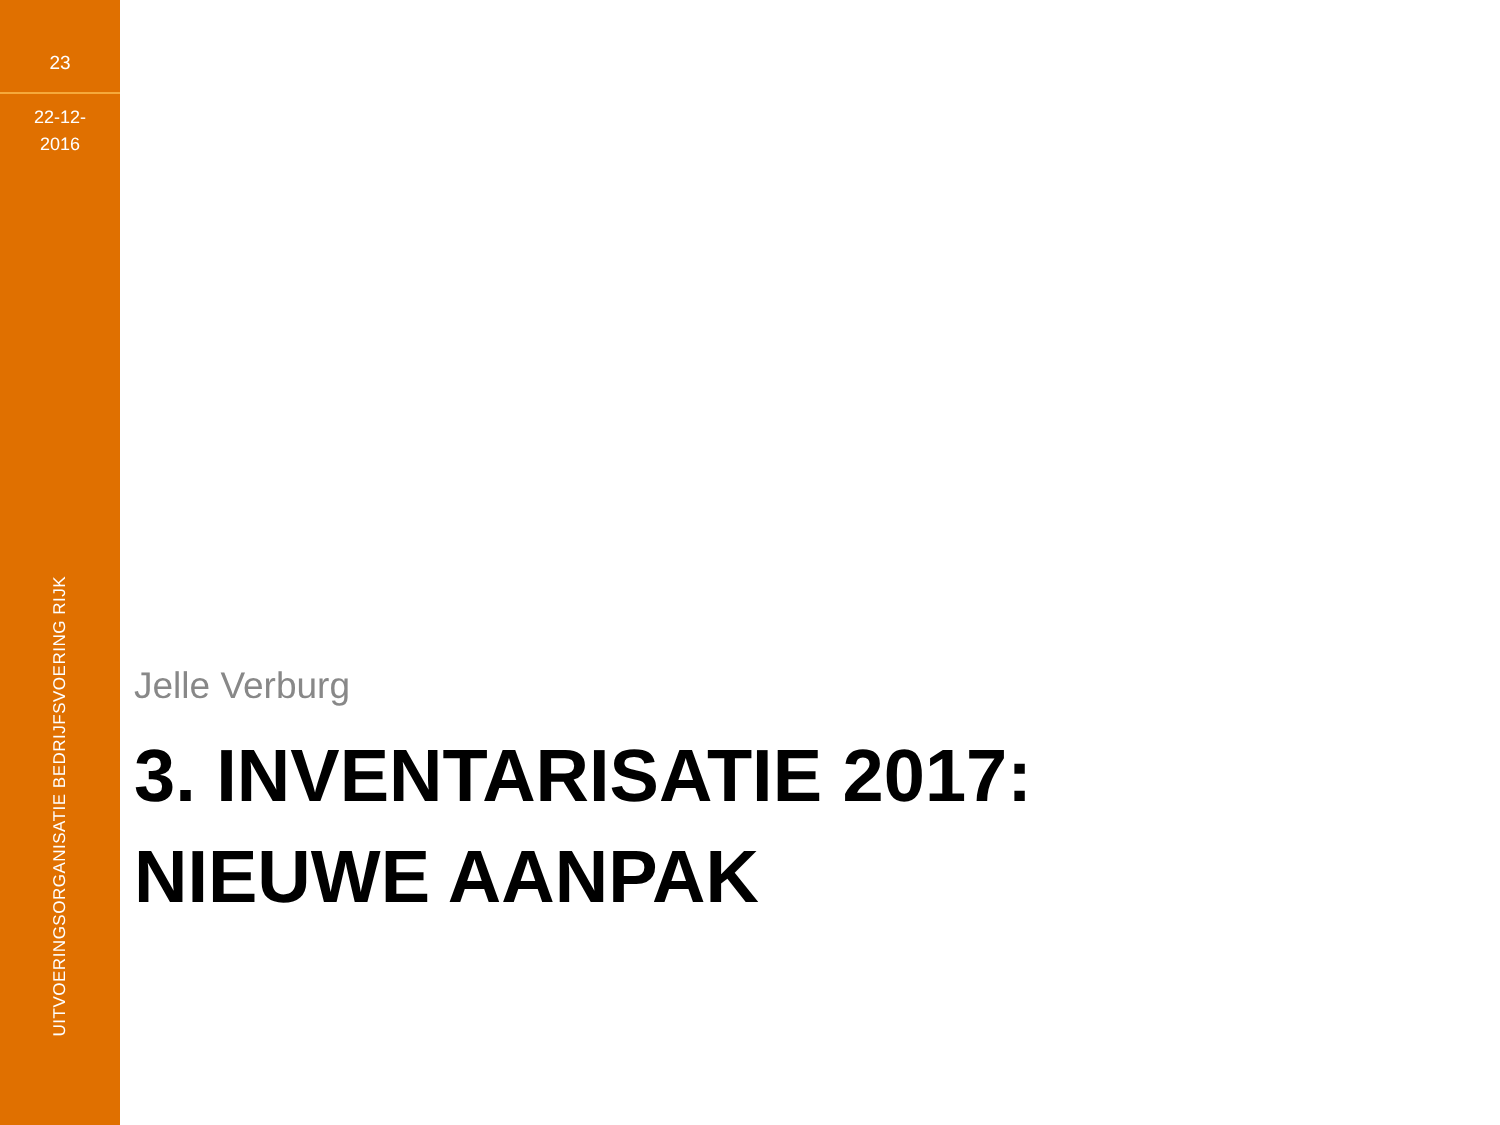23
22-12-
2016
UITVOERINGSORGANISATIE BEDRIJFSVOERING RIJK
Jelle Verburg
3. INVENTARISATIE 2017:
NIEUWE AANPAK